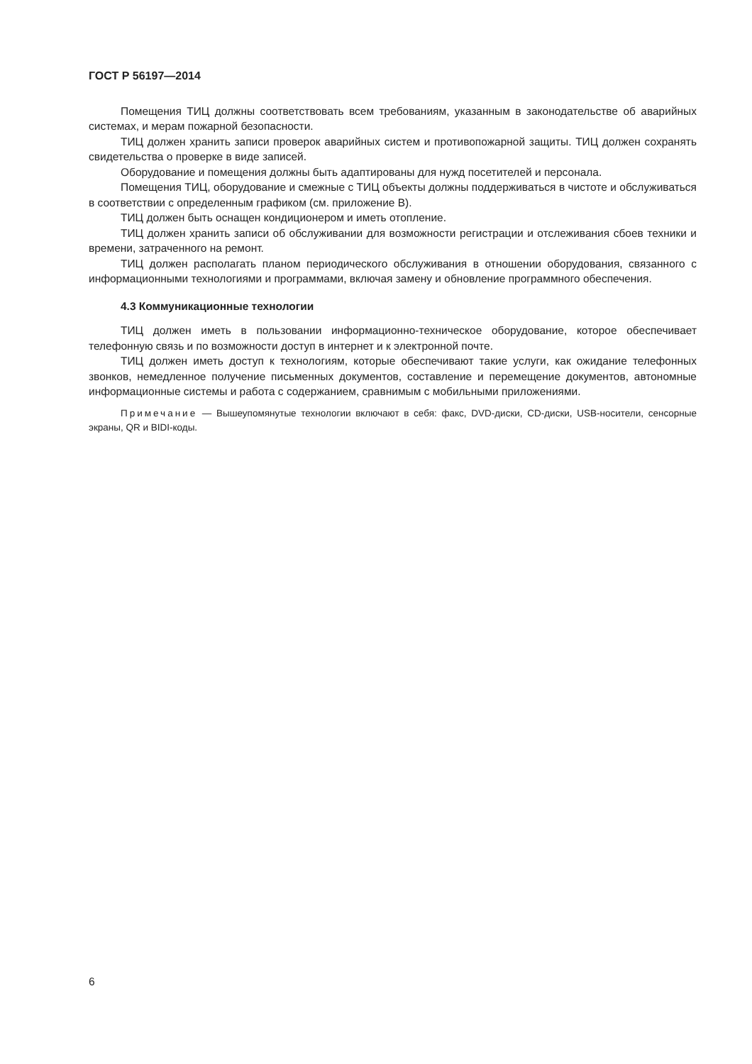ГОСТ Р 56197—2014
Помещения ТИЦ должны соответствовать всем требованиям, указанным в законодательстве об аварийных системах, и мерам пожарной безопасности.
ТИЦ должен хранить записи проверок аварийных систем и противопожарной защиты. ТИЦ должен сохранять свидетельства о проверке в виде записей.
Оборудование и помещения должны быть адаптированы для нужд посетителей и персонала.
Помещения ТИЦ, оборудование и смежные с ТИЦ объекты должны поддерживаться в чистоте и обслуживаться в соответствии с определенным графиком (см. приложение В).
ТИЦ должен быть оснащен кондиционером и иметь отопление.
ТИЦ должен хранить записи об обслуживании для возможности регистрации и отслеживания сбоев техники и времени, затраченного на ремонт.
ТИЦ должен располагать планом периодического обслуживания в отношении оборудования, связанного с информационными технологиями и программами, включая замену и обновление программного обеспечения.
4.3 Коммуникационные технологии
ТИЦ должен иметь в пользовании информационно-техническое оборудование, которое обеспечивает телефонную связь и по возможности доступ в интернет и к электронной почте.
ТИЦ должен иметь доступ к технологиям, которые обеспечивают такие услуги, как ожидание телефонных звонков, немедленное получение письменных документов, составление и перемещение документов, автономные информационные системы и работа с содержанием, сравнимым с мобильными приложениями.
Примечание — Вышеупомянутые технологии включают в себя: факс, DVD-диски, CD-диски, USB-носители, сенсорные экраны, QR и BIDI-коды.
6